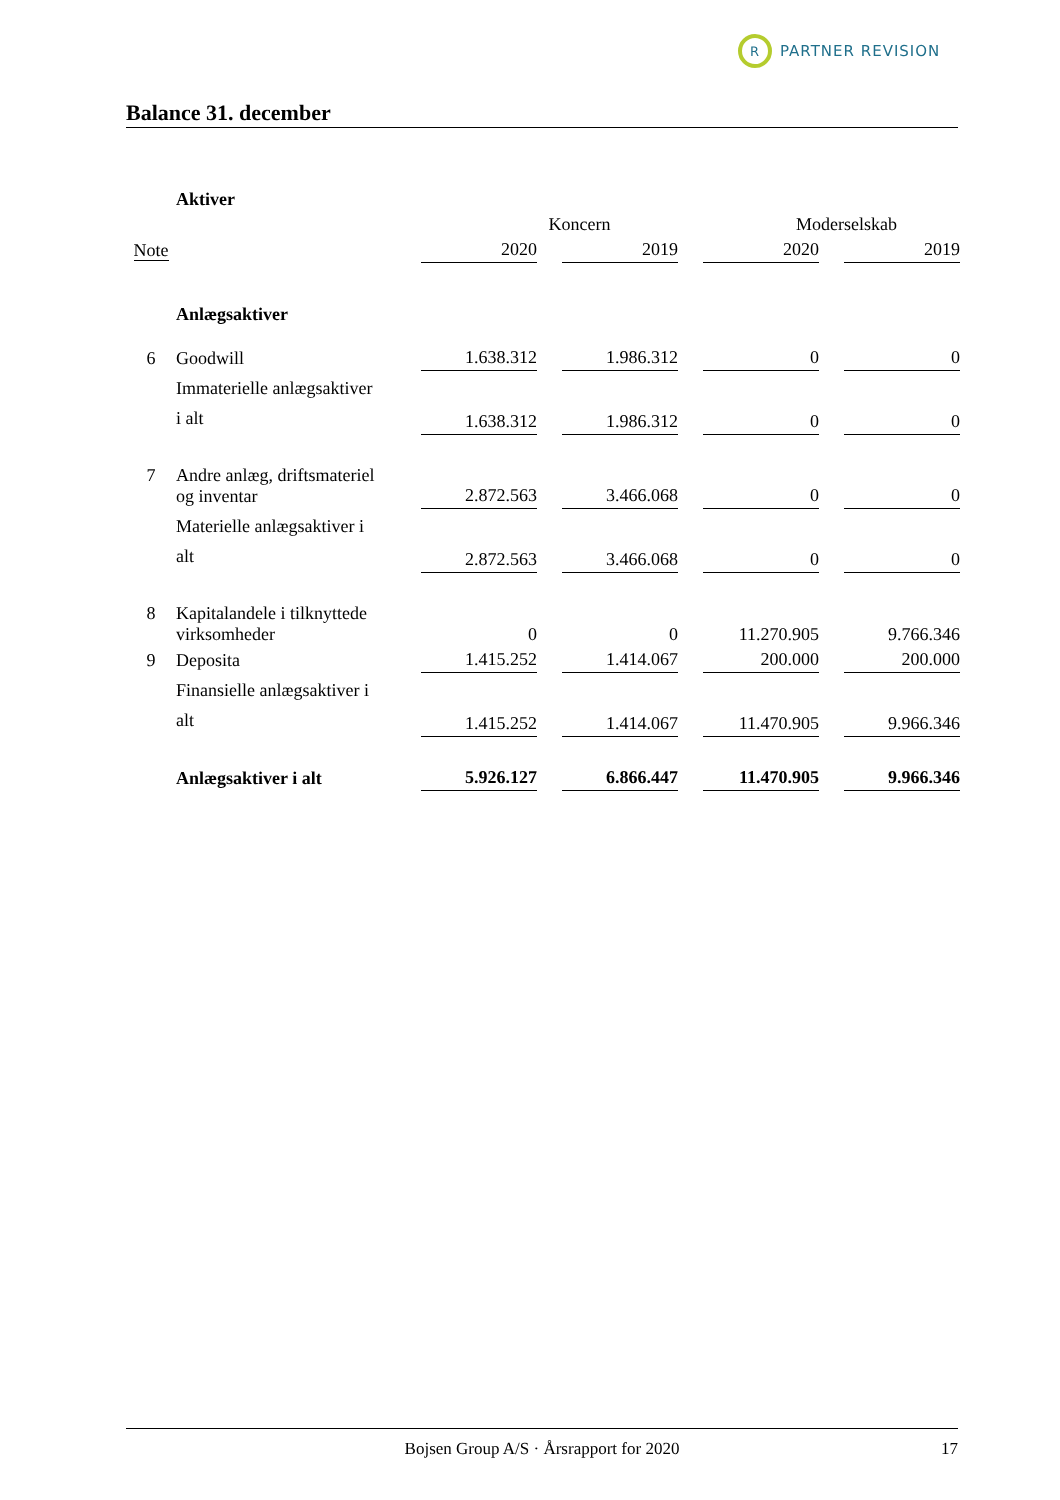R
PARTNER REVISION
Balance 31. december
| | Aktiver | | | | | | | |
| | | Koncern | | | | Moderselskab | | |
| Note | | 2020 | | 2019 | | 2020 | | 2019 |
| | Anlægsaktiver | | | | | | | |
| 6 | Goodwill | 1.638.312 | | 1.986.312 | | 0 | | 0 |
| | Immaterielle anlægsaktiver i alt | 1.638.312 | | 1.986.312 | | 0 | | 0 |
| 7 | Andre anlæg, driftsmateriel og inventar | 2.872.563 | | 3.466.068 | | 0 | | 0 |
| | Materielle anlægsaktiver i alt | 2.872.563 | | 3.466.068 | | 0 | | 0 |
| 8 | Kapitalandele i tilknyttede virksomheder | 0 | | 0 | | 11.270.905 | | 9.766.346 |
| 9 | Deposita | 1.415.252 | | 1.414.067 | | 200.000 | | 200.000 |
| | Finansielle anlægsaktiver i alt | 1.415.252 | | 1.414.067 | | 11.470.905 | | 9.966.346 |
| | Anlægsaktiver i alt | 5.926.127 | | 6.866.447 | | 11.470.905 | | 9.966.346 |
Bojsen Group A/S · Årsrapport for 2020 17